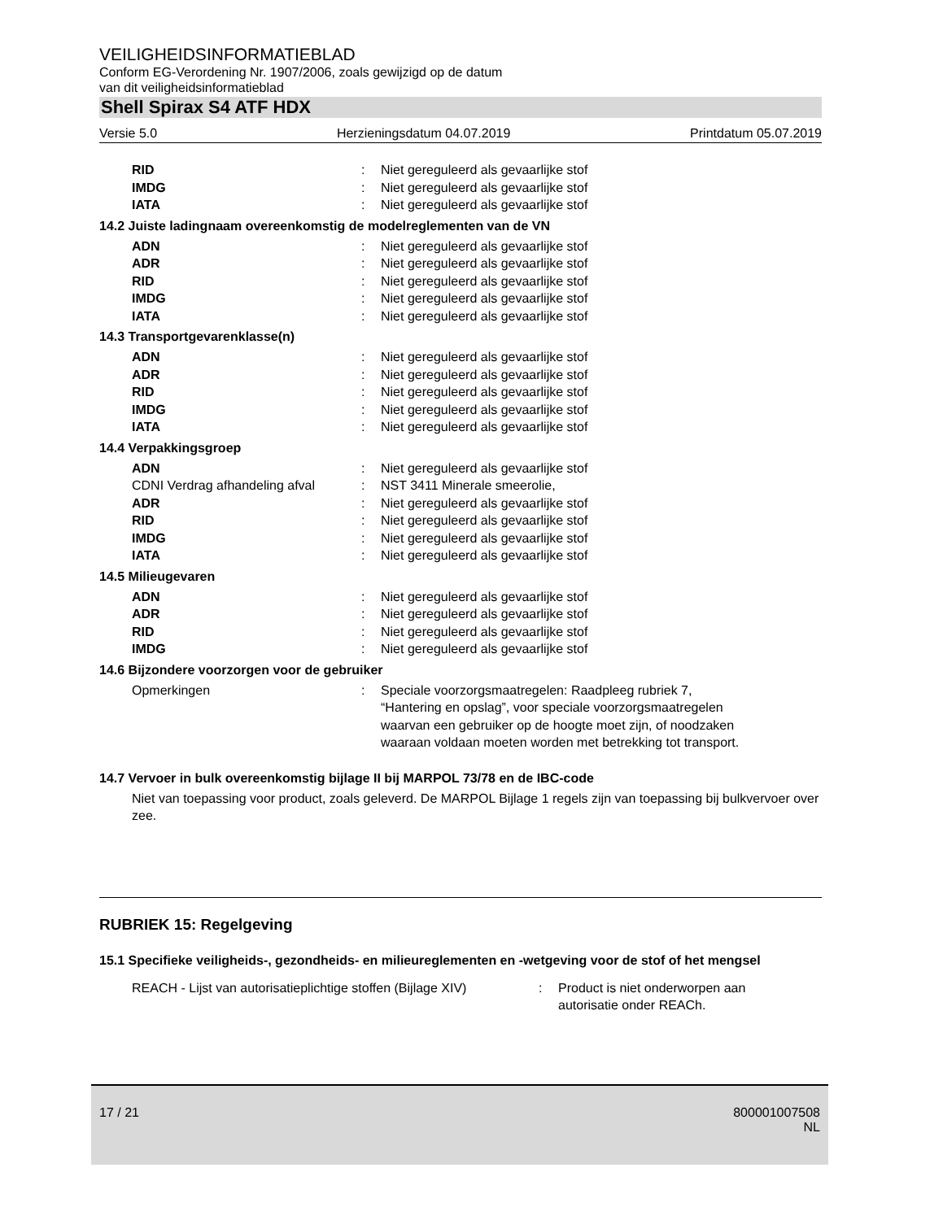VEILIGHEIDSINFORMATIEBLAD
Conform EG-Verordening Nr. 1907/2006, zoals gewijzigd op de datum
van dit veiligheidsinformatieblad
Shell Spirax S4 ATF HDX
Versie 5.0 Herzieningsdatum 04.07.2019 Printdatum 05.07.2019
| RID | : | Niet gereguleerd als gevaarlijke stof |
| IMDG | : | Niet gereguleerd als gevaarlijke stof |
| IATA | : | Niet gereguleerd als gevaarlijke stof |
14.2 Juiste ladingnaam overeenkomstig de modelreglementen van de VN
| ADN | : | Niet gereguleerd als gevaarlijke stof |
| ADR | : | Niet gereguleerd als gevaarlijke stof |
| RID | : | Niet gereguleerd als gevaarlijke stof |
| IMDG | : | Niet gereguleerd als gevaarlijke stof |
| IATA | : | Niet gereguleerd als gevaarlijke stof |
14.3 Transportgevarenklasse(n)
| ADN | : | Niet gereguleerd als gevaarlijke stof |
| ADR | : | Niet gereguleerd als gevaarlijke stof |
| RID | : | Niet gereguleerd als gevaarlijke stof |
| IMDG | : | Niet gereguleerd als gevaarlijke stof |
| IATA | : | Niet gereguleerd als gevaarlijke stof |
14.4 Verpakkingsgroep
| ADN | : | Niet gereguleerd als gevaarlijke stof |
| CDNI Verdrag afhandeling afval | : | NST 3411 Minerale smeerolie, |
| ADR | : | Niet gereguleerd als gevaarlijke stof |
| RID | : | Niet gereguleerd als gevaarlijke stof |
| IMDG | : | Niet gereguleerd als gevaarlijke stof |
| IATA | : | Niet gereguleerd als gevaarlijke stof |
14.5 Milieugevaren
| ADN | : | Niet gereguleerd als gevaarlijke stof |
| ADR | : | Niet gereguleerd als gevaarlijke stof |
| RID | : | Niet gereguleerd als gevaarlijke stof |
| IMDG | : | Niet gereguleerd als gevaarlijke stof |
14.6 Bijzondere voorzorgen voor de gebruiker
| Opmerkingen | : | Speciale voorzorgsmaatregelen: Raadpleeg rubriek 7, “Hantering en opslag”, voor speciale voorzorgsmaatregelen waarvan een gebruiker op de hoogte moet zijn, of noodzaken waaraan voldaan moeten worden met betrekking tot transport. |
14.7 Vervoer in bulk overeenkomstig bijlage II bij MARPOL 73/78 en de IBC-code
Niet van toepassing voor product, zoals geleverd. De MARPOL Bijlage 1 regels zijn van toepassing bij bulkvervoer over zee.
RUBRIEK 15: Regelgeving
15.1 Specifieke veiligheids-, gezondheids- en milieureglementen en -wetgeving voor de stof of het mengsel
| REACH - Lijst van autorisatieplichtige stoffen (Bijlage XIV) | : | Product is niet onderworpen aan autorisatie onder REACh. |
17 / 21 800001007508
NL